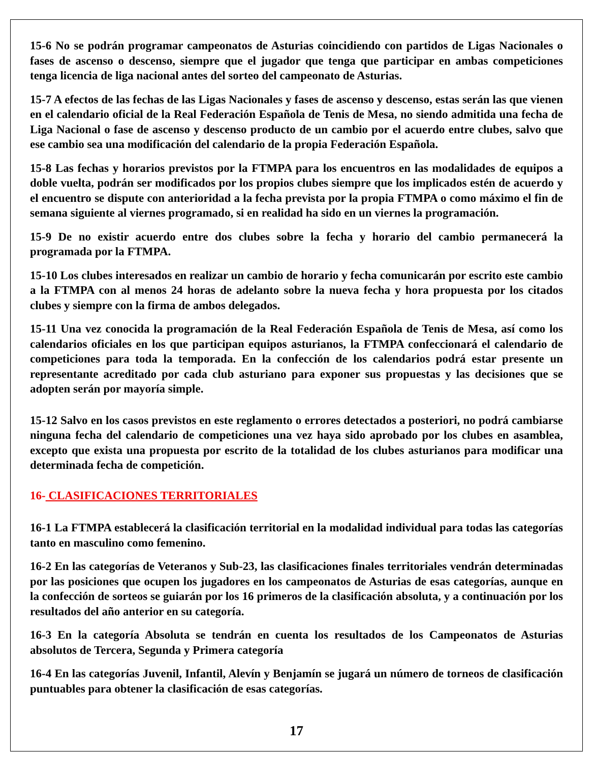15-6 No se podrán programar campeonatos de Asturias coincidiendo con partidos de Ligas Nacionales o fases de ascenso o descenso, siempre que el jugador que tenga que participar en ambas competiciones tenga licencia de liga nacional antes del sorteo del campeonato de Asturias.
15-7 A efectos de las fechas de las Ligas Nacionales y fases de ascenso y descenso, estas serán las que vienen en el calendario oficial de la Real Federación Española de Tenis de Mesa, no siendo admitida una fecha de Liga Nacional o fase de ascenso y descenso producto de un cambio por el acuerdo entre clubes, salvo que ese cambio sea una modificación del calendario de la propia Federación Española.
15-8 Las fechas y horarios previstos por la FTMPA para los encuentros en las modalidades de equipos a doble vuelta, podrán ser modificados por los propios clubes siempre que los implicados estén de acuerdo y el encuentro se dispute con anterioridad a la fecha prevista por la propia FTMPA o como máximo el fin de semana siguiente al viernes programado, si en realidad ha sido en un viernes la programación.
15-9 De no existir acuerdo entre dos clubes sobre la fecha y horario del cambio permanecerá la programada por la FTMPA.
15-10 Los clubes interesados en realizar un cambio de horario y fecha comunicarán por escrito este cambio a la FTMPA con al menos 24 horas de adelanto sobre la nueva fecha y hora propuesta por los citados clubes y siempre con la firma de ambos delegados.
15-11 Una vez conocida la programación de la Real Federación Española de Tenis de Mesa, así como los calendarios oficiales en los que participan equipos asturianos, la FTMPA confeccionará el calendario de competiciones para toda la temporada. En la confección de los calendarios podrá estar presente un representante acreditado por cada club asturiano para exponer sus propuestas y las decisiones que se adopten serán por mayoría simple.
15-12 Salvo en los casos previstos en este reglamento o errores detectados a posteriori, no podrá cambiarse ninguna fecha del calendario de competiciones una vez haya sido aprobado por los clubes en asamblea, excepto que exista una propuesta por escrito de la totalidad de los clubes asturianos para modificar una determinada fecha de competición.
16- CLASIFICACIONES TERRITORIALES
16-1 La FTMPA establecerá la clasificación territorial en la modalidad individual para todas las categorías tanto en masculino como femenino.
16-2 En las categorías de Veteranos y Sub-23, las clasificaciones finales territoriales vendrán determinadas por las posiciones que ocupen los jugadores en los campeonatos de Asturias de esas categorías, aunque en la confección de sorteos se guiarán por los 16 primeros de la clasificación absoluta, y a continuación por los resultados del año anterior en su categoría.
16-3 En la categoría Absoluta se tendrán en cuenta los resultados de los Campeonatos de Asturias absolutos de Tercera, Segunda y Primera categoría
16-4 En las categorías Juvenil, Infantil, Alevín y Benjamín se jugará un número de torneos de clasificación puntuables para obtener la clasificación de esas categorías.
17